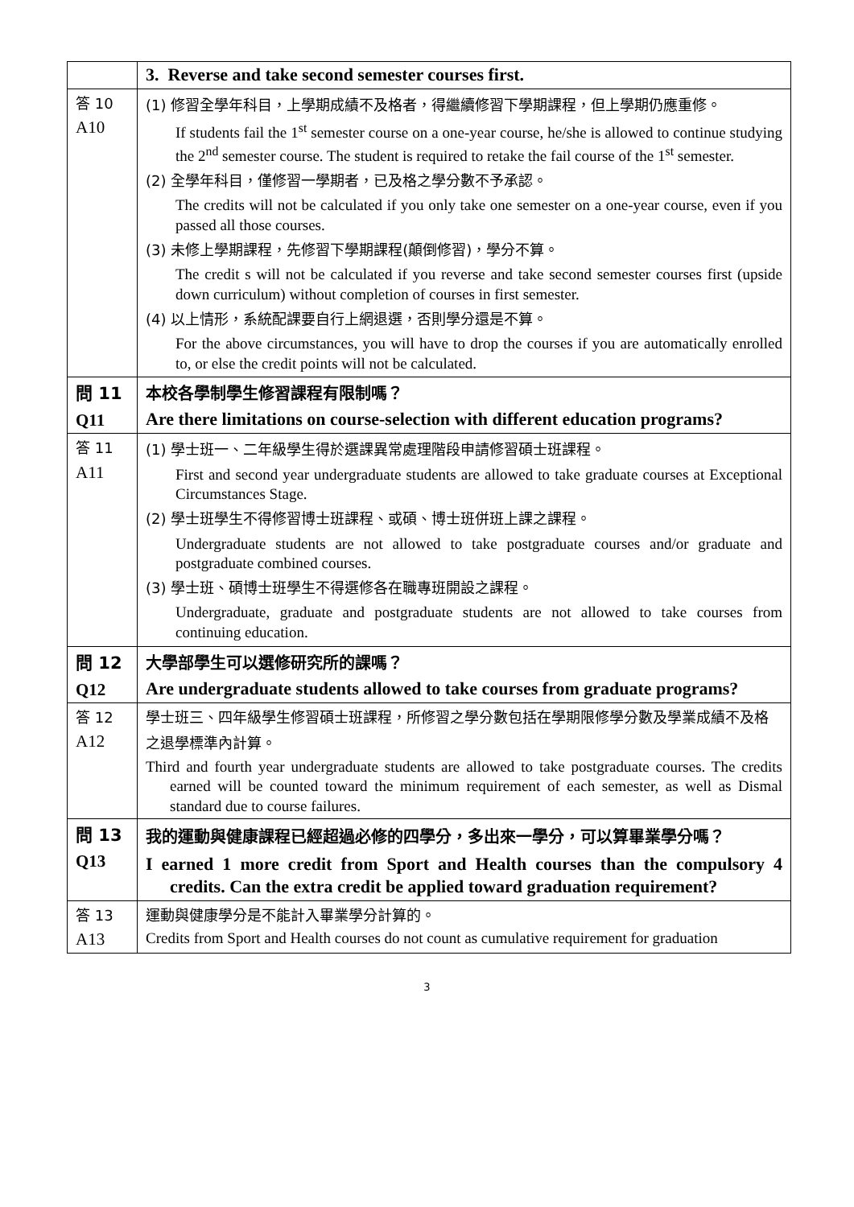| | 3. Reverse and take second semester courses first. |
| 答 10 A10 | (1) 修習全學年科目，上學期成績不及格者，得繼續修習下學期課程，但上學期仍應重修。 If students fail the 1<sup>st</sup> semester course on a one-year course, he/she is allowed to continue studying the 2<sup>nd</sup> semester course. The student is required to retake the fail course of the 1<sup>st</sup> semester. (2) 全學年科目，僅修習一學期者，已及格之學分數不予承認。 The credits will not be calculated if you only take one semester on a one-year course, even if you passed all those courses. (3) 未修上學期課程，先修習下學期課程(顛倒修習)，學分不算。 The credit s will not be calculated if you reverse and take second semester courses first (upside down curriculum) without completion of courses in first semester. (4) 以上情形，系統配課要自行上網退選，否則學分還是不算。 For the above circumstances, you will have to drop the courses if you are automatically enrolled to, or else the credit points will not be calculated. |
| 問 11 Q11 | 本校各學制學生修習課程有限制嗎？ Are there limitations on course-selection with different education programs? |
| 答 11 A11 | (1) 學士班一、二年級學生得於選課異常處理階段申請修習碩士班課程。 First and second year undergraduate students are allowed to take graduate courses at Exceptional Circumstances Stage. (2) 學士班學生不得修習博士班課程、或碩、博士班併班上課之課程。 Undergraduate students are not allowed to take postgraduate courses and/or graduate and postgraduate combined courses. (3) 學士班、碩博士班學生不得選修各在職專班開設之課程。 Undergraduate, graduate and postgraduate students are not allowed to take courses from continuing education. |
| 問 12 Q12 | 大學部學生可以選修研究所的課嗎？ Are undergraduate students allowed to take courses from graduate programs? |
| 答 12 A12 | 學士班三、四年級學生修習碩士班課程，所修習之學分數包括在學期限修學分數及學業成績不及格之退學標準內計算。 Third and fourth year undergraduate students are allowed to take postgraduate courses. The credits earned will be counted toward the minimum requirement of each semester, as well as Dismal standard due to course failures. |
| 問 13 Q13 | 我的運動與健康課程已經超過必修的四學分，多出來一學分，可以算畢業學分嗎？ I earned 1 more credit from Sport and Health courses than the compulsory 4 credits. Can the extra credit be applied toward graduation requirement? |
| 答 13 A13 | 運動與健康學分是不能計入畢業學分計算的。 Credits from Sport and Health courses do not count as cumulative requirement for graduation |
3